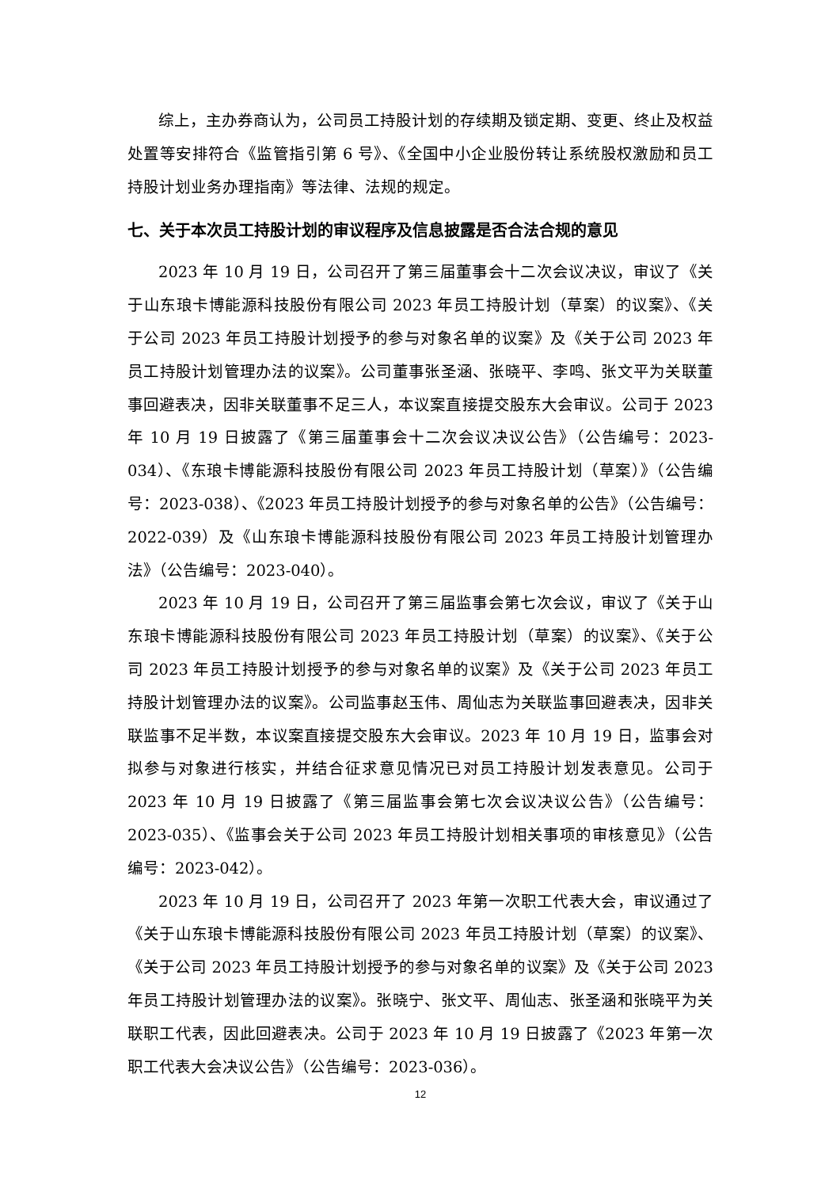综上，主办券商认为，公司员工持股计划的存续期及锁定期、变更、终止及权益处置等安排符合《监管指引第 6 号》、《全国中小企业股份转让系统股权激励和员工持股计划业务办理指南》等法律、法规的规定。
七、关于本次员工持股计划的审议程序及信息披露是否合法合规的意见
2023 年 10 月 19 日，公司召开了第三届董事会十二次会议决议，审议了《关于山东琅卡博能源科技股份有限公司 2023 年员工持股计划（草案）的议案》、《关于公司 2023 年员工持股计划授予的参与对象名单的议案》及《关于公司 2023 年员工持股计划管理办法的议案》。公司董事张圣涵、张晓平、李鸣、张文平为关联董事回避表决，因非关联董事不足三人，本议案直接提交股东大会审议。公司于 2023 年 10 月 19 日披露了《第三届董事会十二次会议决议公告》（公告编号：2023-034）、《东琅卡博能源科技股份有限公司 2023 年员工持股计划（草案）》（公告编号：2023-038）、《2023 年员工持股计划授予的参与对象名单的公告》（公告编号：2022-039）及《山东琅卡博能源科技股份有限公司 2023 年员工持股计划管理办法》（公告编号：2023-040）。
2023 年 10 月 19 日，公司召开了第三届监事会第七次会议，审议了《关于山东琅卡博能源科技股份有限公司 2023 年员工持股计划（草案）的议案》、《关于公司 2023 年员工持股计划授予的参与对象名单的议案》及《关于公司 2023 年员工持股计划管理办法的议案》。公司监事赵玉伟、周仙志为关联监事回避表决，因非关联监事不足半数，本议案直接提交股东大会审议。2023 年 10 月 19 日，监事会对拟参与对象进行核实，并结合征求意见情况已对员工持股计划发表意见。公司于 2023 年 10 月 19 日披露了《第三届监事会第七次会议决议公告》（公告编号：2023-035）、《监事会关于公司 2023 年员工持股计划相关事项的审核意见》（公告编号：2023-042）。
2023 年 10 月 19 日，公司召开了 2023 年第一次职工代表大会，审议通过了《关于山东琅卡博能源科技股份有限公司 2023 年员工持股计划（草案）的议案》、《关于公司 2023 年员工持股计划授予的参与对象名单的议案》及《关于公司 2023 年员工持股计划管理办法的议案》。张晓宁、张文平、周仙志、张圣涵和张晓平为关联职工代表，因此回避表决。公司于 2023 年 10 月 19 日披露了《2023 年第一次职工代表大会决议公告》（公告编号：2023-036）。
12